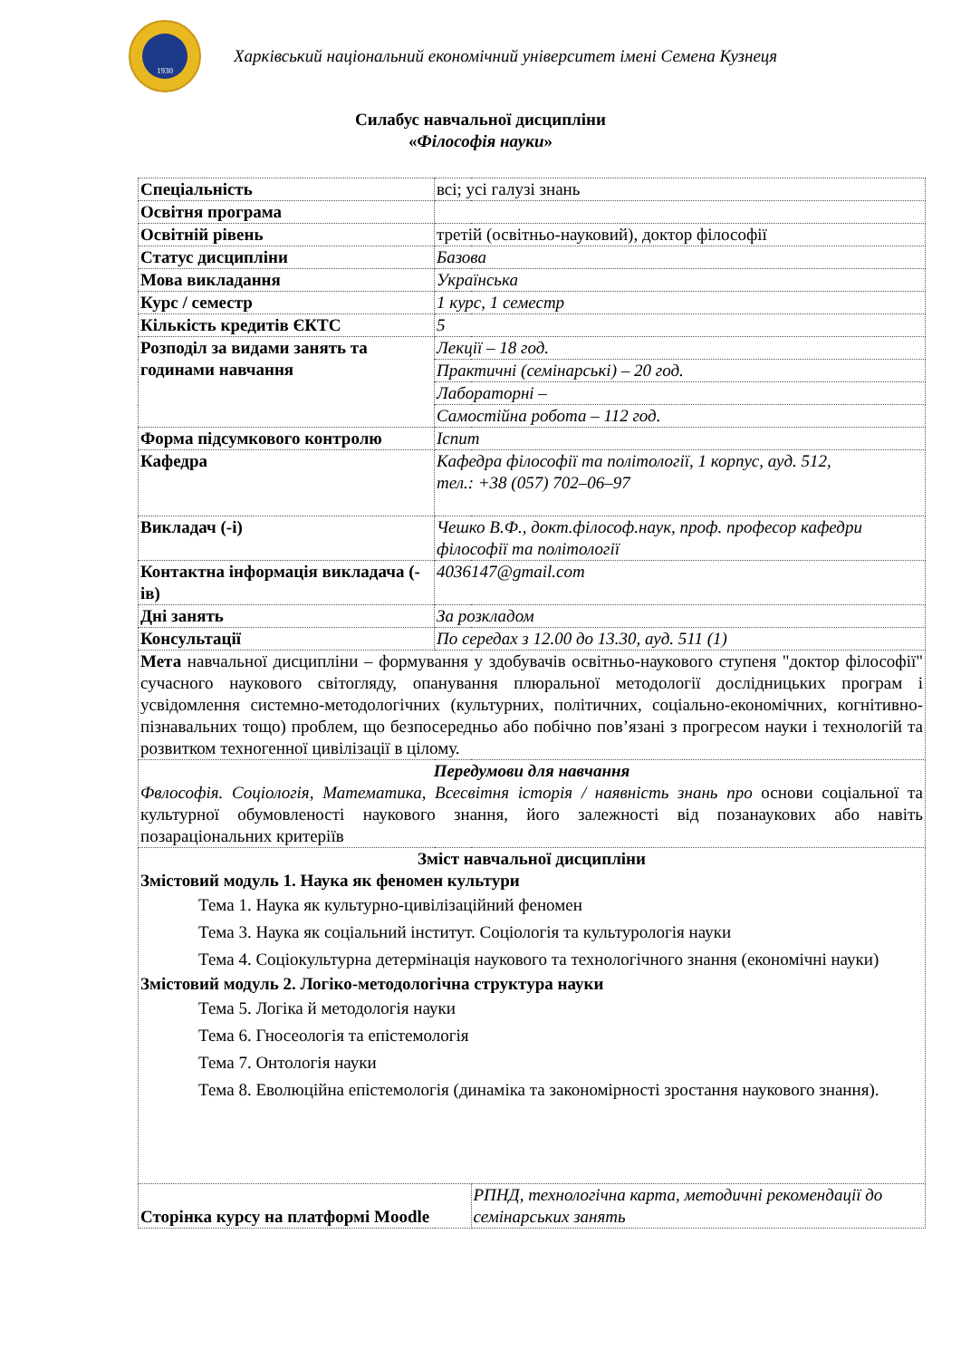1930
Харківський національний економічний університет імені Семена Кузнеця
Силабус навчальної дисципліни
«Філософія науки»
| Спеціальність | всі; усі галузі знань | |
| Освітня програма | | |
| Освітній рівень | третій (освітньо-науковий), доктор філософії | |
| Статус дисципліни | Базова | |
| Мова викладання | Українська | |
| Курс / семестр | 1 курс, 1 семестр | |
| Кількість кредитів ЄКТС | 5 | |
| Розподіл за видами занять та годинами навчання | Лекції – 18 год. | |
| | Практичні (семінарські) – 20 год. | |
| | Лабораторні – | |
| | Самостійна робота – 112 год. | |
| Форма підсумкового контролю | Іспит | |
| Кафедра | Кафедра філософії та політології, 1 корпус, ауд. 512, тел.: +38 (057) 702–06–97 | |
| Викладач (-і) | Чешко В.Ф., докт.філософ.наук, проф. професор кафедри філософії та політології | |
| Контактна інформація викладача (-ів) | 4036147@gmail.com | |
| Дні занять | За розкладом | |
| Консультації | По середах з 12.00 до 13.30, ауд. 511 (1) | |
| Мета навчальної дисципліни – формування у здобувачів освітньо-наукового ступеня "доктор філософії" сучасного наукового світогляду, опанування плюральної методології дослідницьких програм і усвідомлення системно-методологічних (культурних, політичних, соціально-економічних, когнітивно-пізнавальних тощо) проблем, що безпосередньо або побічно пов’язані з прогресом науки і технологій та розвитком техногенної цивілізації в цілому. | | |
| Передумови для навчання Фвлософія. Соціологія, Математика, Всесвітня історія / наявність знань про основи соціальної та культурної обумовленості наукового знання, його залежності від позанаукових або навіть позараціональних критеріїв | | |
| Зміст навчальної дисципліни Змістовий модуль 1. Наука як феномен культури Тема 1. Наука як культурно-цивілізаційний феномен Тема 3. Наука як соціальний інститут. Соціологія та культурологія науки Тема 4. Соціокультурна детермінація наукового та технологічного знання (економічні науки) Змістовий модуль 2. Логіко-методологічна структура науки Тема 5. Логіка й методологія науки Тема 6. Гносеологія та епістемологія Тема 7. Онтологія науки Тема 8. Еволюційна епістемологія (динаміка та закономірності зростання наукового знання). | | |
| Сторінка курсу на платформі Moodle | | РПНД, технологічна карта, методичні рекомендації до семінарських занять |